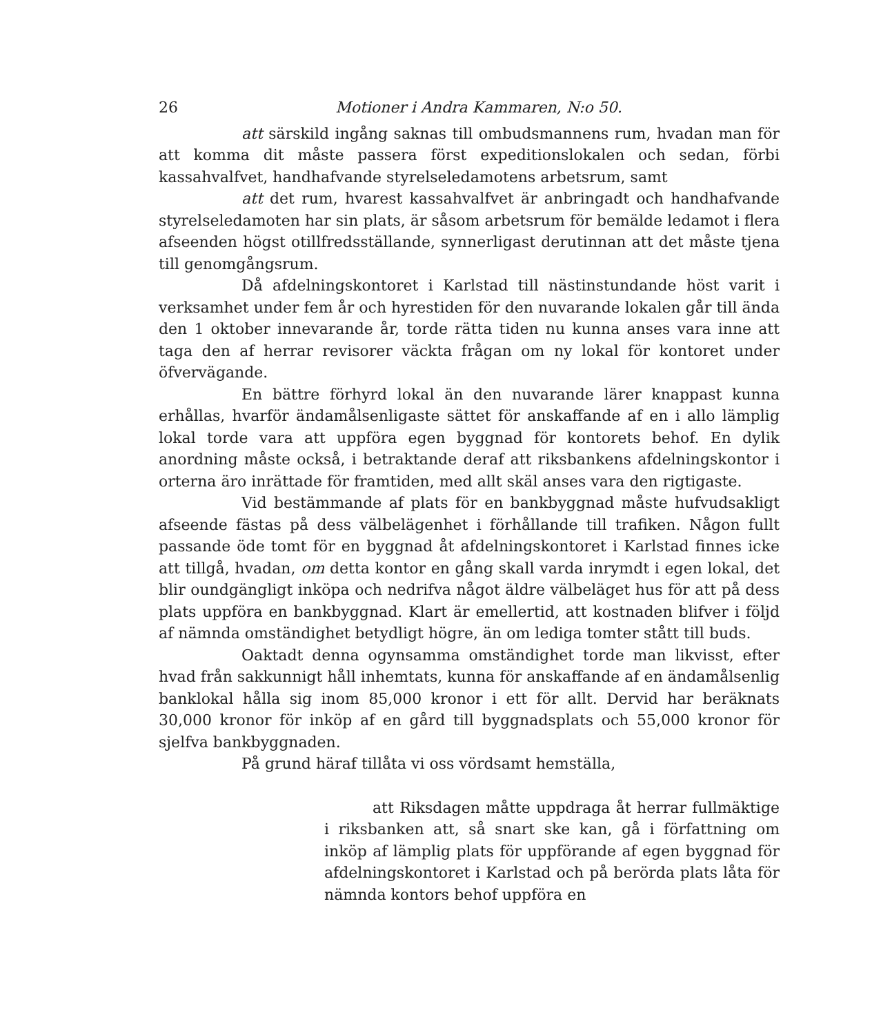26 Motioner i Andra Kammaren, N:o 50.
att särskild ingång saknas till ombudsmannens rum, hvadan man för att komma dit måste passera först expeditionslokalen och sedan, förbi kassahvalfvet, handhafvande styrelseledamotens arbetsrum, samt
att det rum, hvarest kassahvalfvet är anbringadt och handhafvande styrelseledamoten har sin plats, är såsom arbetsrum för bemälde ledamot i flera afseenden högst otillfredsställande, synnerligast derutinnan att det måste tjena till genomgångsrum.
Då afdelningskontoret i Karlstad till nästinstundande höst varit i verksamhet under fem år och hyrestiden för den nuvarande lokalen går till ända den 1 oktober innevarande år, torde rätta tiden nu kunna anses vara inne att taga den af herrar revisorer väckta frågan om ny lokal för kontoret under öfvervägande.
En bättre förhyrd lokal än den nuvarande lärer knappast kunna erhållas, hvarför ändamålsenligaste sättet för anskaffande af en i allo lämplig lokal torde vara att uppföra egen byggnad för kontorets behof. En dylik anordning måste också, i betraktande deraf att riksbankens afdelningskontor i orterna äro inrättade för framtiden, med allt skäl anses vara den rigtigaste.
Vid bestämmande af plats för en bankbyggnad måste hufvudsakligt afseende fästas på dess välbelägenhet i förhållande till trafiken. Någon fullt passande öde tomt för en byggnad åt afdelningskontoret i Karlstad finnes icke att tillgå, hvadan, om detta kontor en gång skall varda inrymdt i egen lokal, det blir oundgängligt inköpa och nedrifva något äldre välbeläget hus för att på dess plats uppföra en bankbyggnad. Klart är emellertid, att kostnaden blifver i följd af nämnda omständighet betydligt högre, än om lediga tomter stått till buds.
Oaktadt denna ogynsamma omständighet torde man likvisst, efter hvad från sakkunnigt håll inhemtats, kunna för anskaffande af en ändamålsenlig banklokal hålla sig inom 85,000 kronor i ett för allt. Dervid har beräknats 30,000 kronor för inköp af en gård till byggnadsplats och 55,000 kronor för sjelfva bankbyggnaden.
På grund häraf tillåta vi oss vördsamt hemställa,
att Riksdagen måtte uppdraga åt herrar fullmäktige i riksbanken att, så snart ske kan, gå i författning om inköp af lämplig plats för uppförande af egen byggnad för afdelningskontoret i Karlstad och på berörda plats låta för nämnda kontors behof uppföra en